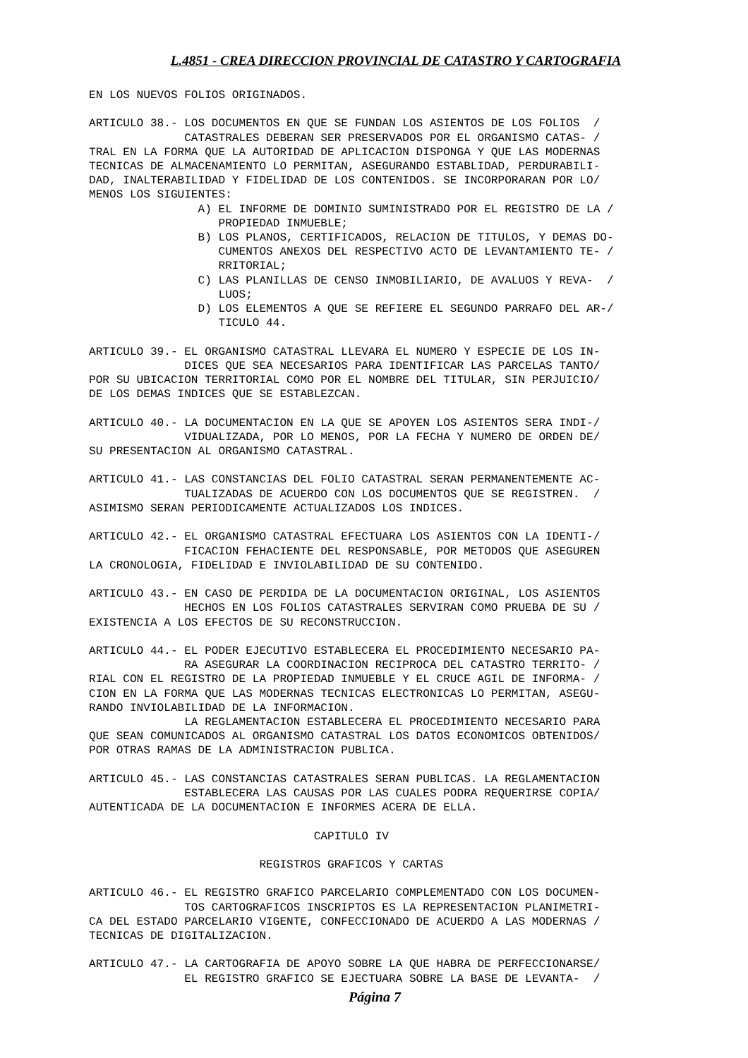L.4851 - CREA DIRECCION PROVINCIAL DE CATASTRO Y CARTOGRAFIA
EN LOS NUEVOS FOLIOS ORIGINADOS.

ARTICULO 38.- LOS DOCUMENTOS EN QUE SE FUNDAN LOS ASIENTOS DE LOS FOLIOS  /
              CATASTRALES DEBERAN SER PRESERVADOS POR EL ORGANISMO CATAS- /
TRAL EN LA FORMA QUE LA AUTORIDAD DE APLICACION DISPONGA Y QUE LAS MODERNAS
TECNICAS DE ALMACENAMIENTO LO PERMITAN, ASEGURANDO ESTABLIDAD, PERDURABILI-
DAD, INALTERABILIDAD Y FIDELIDAD DE LOS CONTENIDOS. SE INCORPORARAN POR LO/
MENOS LOS SIGUIENTES:
                A) EL INFORME DE DOMINIO SUMINISTRADO POR EL REGISTRO DE LA /
                   PROPIEDAD INMUEBLE;
                B) LOS PLANOS, CERTIFICADOS, RELACION DE TITULOS, Y DEMAS DO-
                   CUMENTOS ANEXOS DEL RESPECTIVO ACTO DE LEVANTAMIENTO TE- /
                   RRITORIAL;
                C) LAS PLANILLAS DE CENSO INMOBILIARIO, DE AVALUOS Y REVA-  /
                   LUOS;
                D) LOS ELEMENTOS A QUE SE REFIERE EL SEGUNDO PARRAFO DEL AR-/
                   TICULO 44.

ARTICULO 39.- EL ORGANISMO CATASTRAL LLEVARA EL NUMERO Y ESPECIE DE LOS IN-
              DICES QUE SEA NECESARIOS PARA IDENTIFICAR LAS PARCELAS TANTO/
POR SU UBICACION TERRITORIAL COMO POR EL NOMBRE DEL TITULAR, SIN PERJUICIO/
DE LOS DEMAS INDICES QUE SE ESTABLEZCAN.

ARTICULO 40.- LA DOCUMENTACION EN LA QUE SE APOYEN LOS ASIENTOS SERA INDI-/
              VIDUALIZADA, POR LO MENOS, POR LA FECHA Y NUMERO DE ORDEN DE/
SU PRESENTACION AL ORGANISMO CATASTRAL.

ARTICULO 41.- LAS CONSTANCIAS DEL FOLIO CATASTRAL SERAN PERMANENTEMENTE AC-
              TUALIZADAS DE ACUERDO CON LOS DOCUMENTOS QUE SE REGISTREN.  /
ASIMISMO SERAN PERIODICAMENTE ACTUALIZADOS LOS INDICES.

ARTICULO 42.- EL ORGANISMO CATASTRAL EFECTUARA LOS ASIENTOS CON LA IDENTI-/
              FICACION FEHACIENTE DEL RESPONSABLE, POR METODOS QUE ASEGUREN
LA CRONOLOGIA, FIDELIDAD E INVIOLABILIDAD DE SU CONTENIDO.

ARTICULO 43.- EN CASO DE PERDIDA DE LA DOCUMENTACION ORIGINAL, LOS ASIENTOS
              HECHOS EN LOS FOLIOS CATASTRALES SERVIRAN COMO PRUEBA DE SU /
EXISTENCIA A LOS EFECTOS DE SU RECONSTRUCCION.

ARTICULO 44.- EL PODER EJECUTIVO ESTABLECERA EL PROCEDIMIENTO NECESARIO PA-
              RA ASEGURAR LA COORDINACION RECIPROCA DEL CATASTRO TERRITO- /
RIAL CON EL REGISTRO DE LA PROPIEDAD INMUEBLE Y EL CRUCE AGIL DE INFORMA- /
CION EN LA FORMA QUE LAS MODERNAS TECNICAS ELECTRONICAS LO PERMITAN, ASEGU-
RANDO INVIOLABILIDAD DE LA INFORMACION.
              LA REGLAMENTACION ESTABLECERA EL PROCEDIMIENTO NECESARIO PARA
QUE SEAN COMUNICADOS AL ORGANISMO CATASTRAL LOS DATOS ECONOMICOS OBTENIDOS/
POR OTRAS RAMAS DE LA ADMINISTRACION PUBLICA.

ARTICULO 45.- LAS CONSTANCIAS CATASTRALES SERAN PUBLICAS. LA REGLAMENTACION
              ESTABLECERA LAS CAUSAS POR LAS CUALES PODRA REQUERIRSE COPIA/
AUTENTICADA DE LA DOCUMENTACION E INFORMES ACERA DE ELLA.

                                 CAPITULO IV

                         REGISTROS GRAFICOS Y CARTAS

ARTICULO 46.- EL REGISTRO GRAFICO PARCELARIO COMPLEMENTADO CON LOS DOCUMEN-
              TOS CARTOGRAFICOS INSCRIPTOS ES LA REPRESENTACION PLANIMETRI-
CA DEL ESTADO PARCELARIO VIGENTE, CONFECCIONADO DE ACUERDO A LAS MODERNAS /
TECNICAS DE DIGITALIZACION.

ARTICULO 47.- LA CARTOGRAFIA DE APOYO SOBRE LA QUE HABRA DE PERFECCIONARSE/
              EL REGISTRO GRAFICO SE EJECTUARA SOBRE LA BASE DE LEVANTA-  /
Página 7